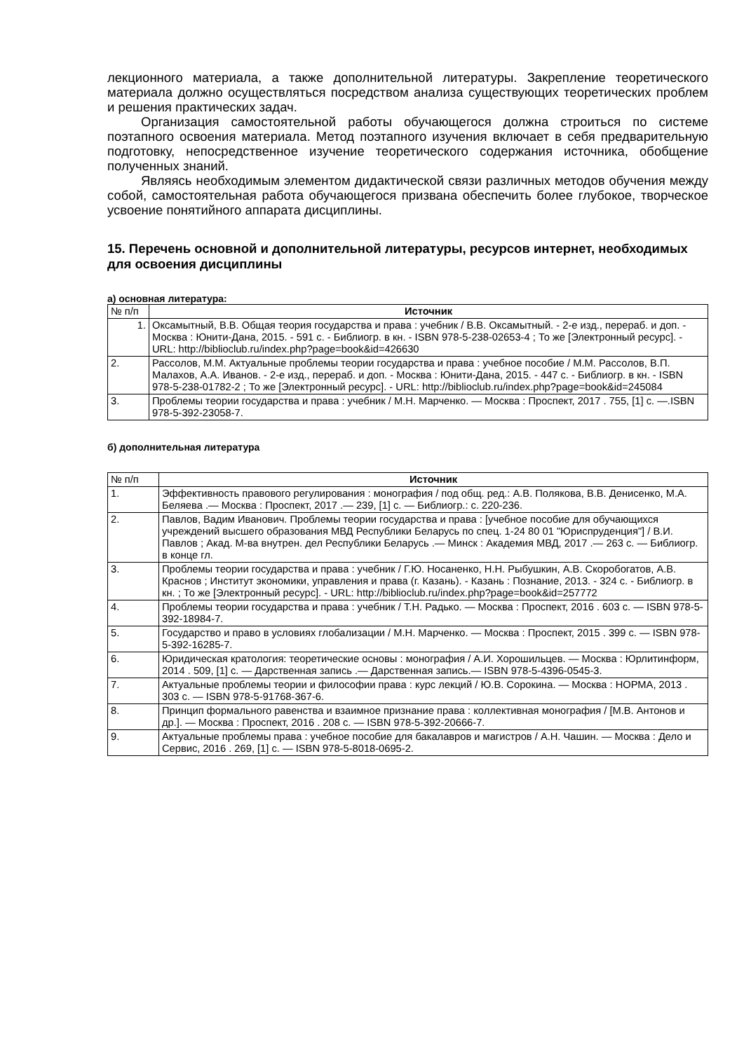лекционного материала, а также дополнительной литературы. Закрепление теоретического материала должно осуществляться посредством анализа существующих теоретических проблем и решения практических задач.
Организация самостоятельной работы обучающегося должна строиться по системе поэтапного освоения материала. Метод поэтапного изучения включает в себя предварительную подготовку, непосредственное изучение теоретического содержания источника, обобщение полученных знаний.
Являясь необходимым элементом дидактической связи различных методов обучения между собой, самостоятельная работа обучающегося призвана обеспечить более глубокое, творческое усвоение понятийного аппарата дисциплины.
15. Перечень основной и дополнительной литературы, ресурсов интернет, необходимых для освоения дисциплины
а) основная литература:
| № п/п | Источник |
| 1. | Оксамытный, В.В. Общая теория государства и права : учебник / В.В. Оксамытный. - 2-е изд., перераб. и доп. - Москва : Юнити-Дана, 2015. - 591 с. - Библиогр. в кн. - ISBN 978-5-238-02653-4 ; То же [Электронный ресурс]. - URL: http://biblioclub.ru/index.php?page=book&id=426630 |
| 2. | Рассолов, М.М. Актуальные проблемы теории государства и права : учебное пособие / М.М. Рассолов, В.П. Малахов, А.А. Иванов. - 2-е изд., перераб. и доп. - Москва : Юнити-Дана, 2015. - 447 с. - Библиогр. в кн. - ISBN 978-5-238-01782-2 ; То же [Электронный ресурс]. - URL: http://biblioclub.ru/index.php?page=book&id=245084 |
| 3. | Проблемы теории государства и права : учебник / М.Н. Марченко. — Москва : Проспект, 2017 . 755, [1] с. —.ISBN 978-5-392-23058-7. |
б) дополнительная литература
| № п/п | Источник |
| 1. | Эффективность правового регулирования : монография / под общ. ред.: А.В. Полякова, В.В. Денисенко, М.А. Беляева .— Москва : Проспект, 2017 .— 239, [1] с. — Библиогр.: с. 220-236. |
| 2. | Павлов, Вадим Иванович . Проблемы теории государства и права : [учебное пособие для обучающихся учреждений высшего образования МВД Республики Беларусь по спец. 1-24 80 01 "Юриспруденция"] / В.И. Павлов ; Акад. М-ва внутрен. дел Республики Беларусь .— Минск : Академия МВД, 2017 .— 263 с. — Библиогр. в конце гл. |
| 3. | Проблемы теории государства и права : учебник / Г.Ю. Носаненко, Н.Н. Рыбушкин, А.В. Скоробогатов, А.В. Краснов ; Институт экономики, управления и права (г. Казань). - Казань : Познание, 2013. - 324 с. - Библиогр. в кн. ; То же [Электронный ресурс]. - URL: http://biblioclub.ru/index.php?page=book&id=257772 |
| 4. | Проблемы теории государства и права : учебник / Т.Н. Радько. — Москва : Проспект, 2016 . 603 с. — ISBN 978-5-392-18984-7. |
| 5. | Государство и право в условиях глобализации / М.Н. Марченко. — Москва : Проспект, 2015 . 399 с. — ISBN 978-5-392-16285-7. |
| 6. | Юридическая кратология: теоретические основы : монография / А.И. Хорошильцев. — Москва : Юрлитинформ, 2014 . 509, [1] с. — Дарственная запись .— Дарственная запись.— ISBN 978-5-4396-0545-3. |
| 7. | Актуальные проблемы теории и философии права : курс лекций / Ю.В. Сорокина. — Москва : НОРМА, 2013 . 303 с. — ISBN 978-5-91768-367-6. |
| 8. | Принцип формального равенства и взаимное признание права : коллективная монография / [М.В. Антонов и др.]. — Москва : Проспект, 2016 . 208 с. — ISBN 978-5-392-20666-7. |
| 9. | Актуальные проблемы права : учебное пособие для бакалавров и магистров / А.Н. Чашин. — Москва : Дело и Сервис, 2016 . 269, [1] с. — ISBN 978-5-8018-0695-2. |